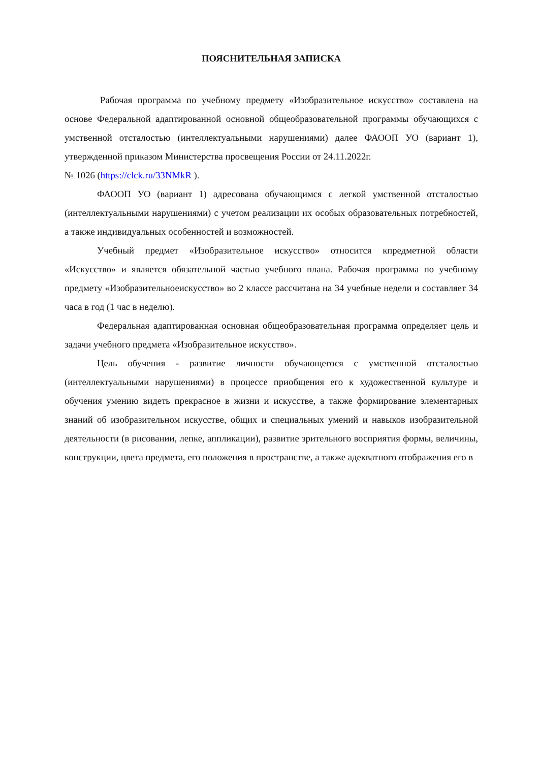ПОЯСНИТЕЛЬНАЯ ЗАПИСКА
Рабочая программа по учебному предмету «Изобразительное искусство» составлена на основе Федеральной адаптированной основной общеобразовательной программы обучающихся с умственной отсталостью (интеллектуальными нарушениями) далее ФАООП УО (вариант 1), утвержденной приказом Министерства просвещения России от 24.11.2022г.
№ 1026 (https://clck.ru/33NMkR ).
ФАООП УО (вариант 1) адресована обучающимся с легкой умственной отсталостью (интеллектуальными нарушениями) с учетом реализации их особых образовательных потребностей, а также индивидуальных особенностей и возможностей.
Учебный предмет «Изобразительное искусство» относится кпредметной области «Искусство» и является обязательной частью учебного плана. Рабочая программа по учебному предмету «Изобразительноеискусство» во 2 классе рассчитана на 34 учебные недели и составляет 34 часа в год (1 час в неделю).
Федеральная адаптированная основная общеобразовательная программа определяет цель и задачи учебного предмета «Изобразительное искусство».
Цель обучения - развитие личности обучающегося с умственной отсталостью (интеллектуальными нарушениями) в процессе приобщения его к художественной культуре и обучения умению видеть прекрасное в жизни и искусстве, а также формирование элементарных знаний об изобразительном искусстве, общих и специальных умений и навыков изобразительной деятельности (в рисовании, лепке, аппликации), развитие зрительного восприятия формы, величины, конструкции, цвета предмета, его положения в пространстве, а также адекватного отображения его в